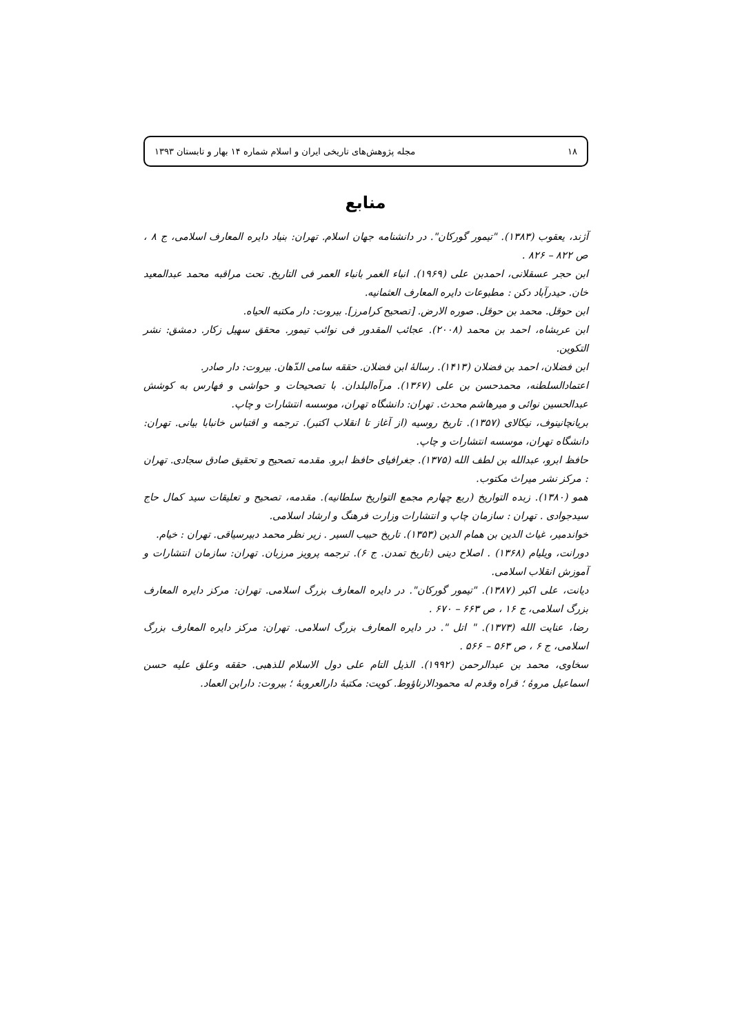۱۸ مجله پژوهش‌های تاریخی ایران و اسلام شماره ۱۴ بهار و تابستان ۱۳۹۳
منابع
آژند، یعقوب (۱۳۸۳). "تیمور گورکان". در دانشنامه جهان اسلام. تهران: بنیاد دایره المعارف اسلامی، ج ۸ ، ص ۸۲۲ – ۸۲۶ .
ابن حجر عسقلانی، احمدبن علی (۱۹۶۹). انباء الغمر بانباء العمر فی التاریخ. تحت مراقبه محمد عبدالمعید خان. حیدرآباد دکن : مطبوعات دایره المعارف العثمانیه.
ابن حوقل. محمد بن حوقل. صوره الارض. [تصحیح کرامرز]. بیروت: دار مکتبه الحیاه.
ابن عربشاه، احمد بن محمد (۲۰۰۸). عجائب المقدور فی نوائب تیمور. محقق سهیل زکار. دمشق: نشر التکوین.
ابن فضلان، احمد بن فضلان (۱۴۱۳). رسالهٔ ابن فضلان. حققه سامی الدّهان. بیروت: دار صادر.
اعتمادالسلطنه، محمدحسن بن علی (۱۳۶۷). مرآه‌البلدان. با تصحیحات و حواشی و فهارس به کوشش عبدالحسین نوائی و میرهاشم محدث. تهران: دانشگاه تهران، موسسه انتشارات و چاپ.
بریانچانینوف، نیکالای (۱۳۵۷). تاریخ روسیه (از آغاز تا انقلاب اکتبر). ترجمه و اقتباس خانبابا بیانی. تهران: دانشگاه تهران، موسسه انتشارات و چاپ.
حافظ ابرو، عبدالله بن لطف الله (۱۳۷۵). جغرافیای حافظ ابرو. مقدمه تصحیح و تحقیق صادق سجادی. تهران : مرکز نشر میراث مکتوب.
همو (۱۳۸۰). زبده التواریخ (ربع چهارم مجمع التواریخ سلطانیه). مقدمه، تصحیح و تعلیقات سید کمال حاج سیدجوادی . تهران : سازمان چاپ و انتشارات وزارت فرهنگ و ارشاد اسلامی.
خواندمیر، غیاث الدین بن همام الدین (۱۳۵۳). تاریخ حبیب السیر . زیر نظر محمد دبیرسیاقی. تهران : خیام.
دورانت، ویلیام (۱۳۶۸) . اصلاح دینی (تاریخ تمدن. ج ۶). ترجمه پرویز مرزبان. تهران: سازمان انتشارات و آموزش انقلاب اسلامی.
دیانت، علی اکبر (۱۳۸۷). "تیمور گورکان". در دایره المعارف بزرگ اسلامی. تهران: مرکز دایره المعارف بزرگ اسلامی، ج ۱۶ ، ص ۶۶۳ – ۶۷۰ .
رضا، عنایت الله (۱۳۷۳). " اتل ". در دایره المعارف بزرگ اسلامی. تهران: مرکز دایره المعارف بزرگ اسلامی، ج ۶ ، ص ۵۶۳ – ۵۶۶ .
سخاوی، محمد بن عبدالرحمن (۱۹۹۲). الذیل التام علی دول الاسلام للذهبی. حققه وعلق علیه حسن اسماعیل مروهٔ ؛ قراه وقدم له محمودالارناؤوط. کویت: مکتبهٔ دارالعروبهٔ ؛ بیروت: دارابن العماد.